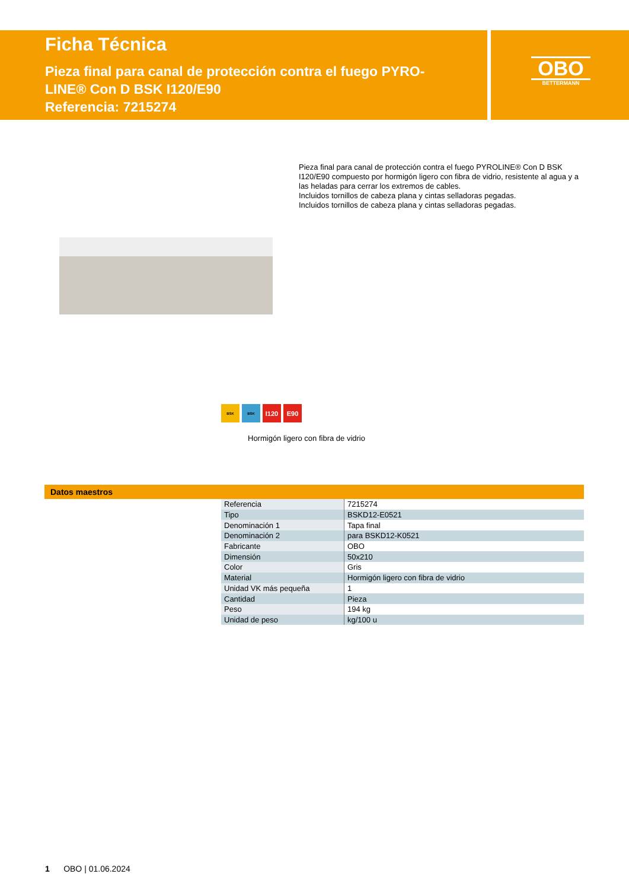Ficha Técnica
Pieza final para canal de protección contra el fuego PYRO-LINE® Con D BSK I120/E90
Referencia: 7215274
OBO
BETTERMANN
Pieza final para canal de protección contra el fuego PYROLINE® Con D BSK I120/E90 compuesto por hormigón ligero con fibra de vidrio, resistente al agua y a las heladas para cerrar los extremos de cables.
Incluidos tornillos de cabeza plana y cintas selladoras pegadas.
Incluidos tornillos de cabeza plana y cintas selladoras pegadas.
BSK BSK
I120 E90
Hormigón ligero con fibra de vidrio
Datos maestros
| Referencia | 7215274 |
| Tipo | BSKD12-E0521 |
| Denominación 1 | Tapa final |
| Denominación 2 | para BSKD12-K0521 |
| Fabricante | OBO |
| Dimensión | 50x210 |
| Color | Gris |
| Material | Hormigón ligero con fibra de vidrio |
| Unidad VK más pequeña | 1 |
| Cantidad | Pieza |
| Peso | 194 kg |
| Unidad de peso | kg/100 u |
1 OBO | 01.06.2024